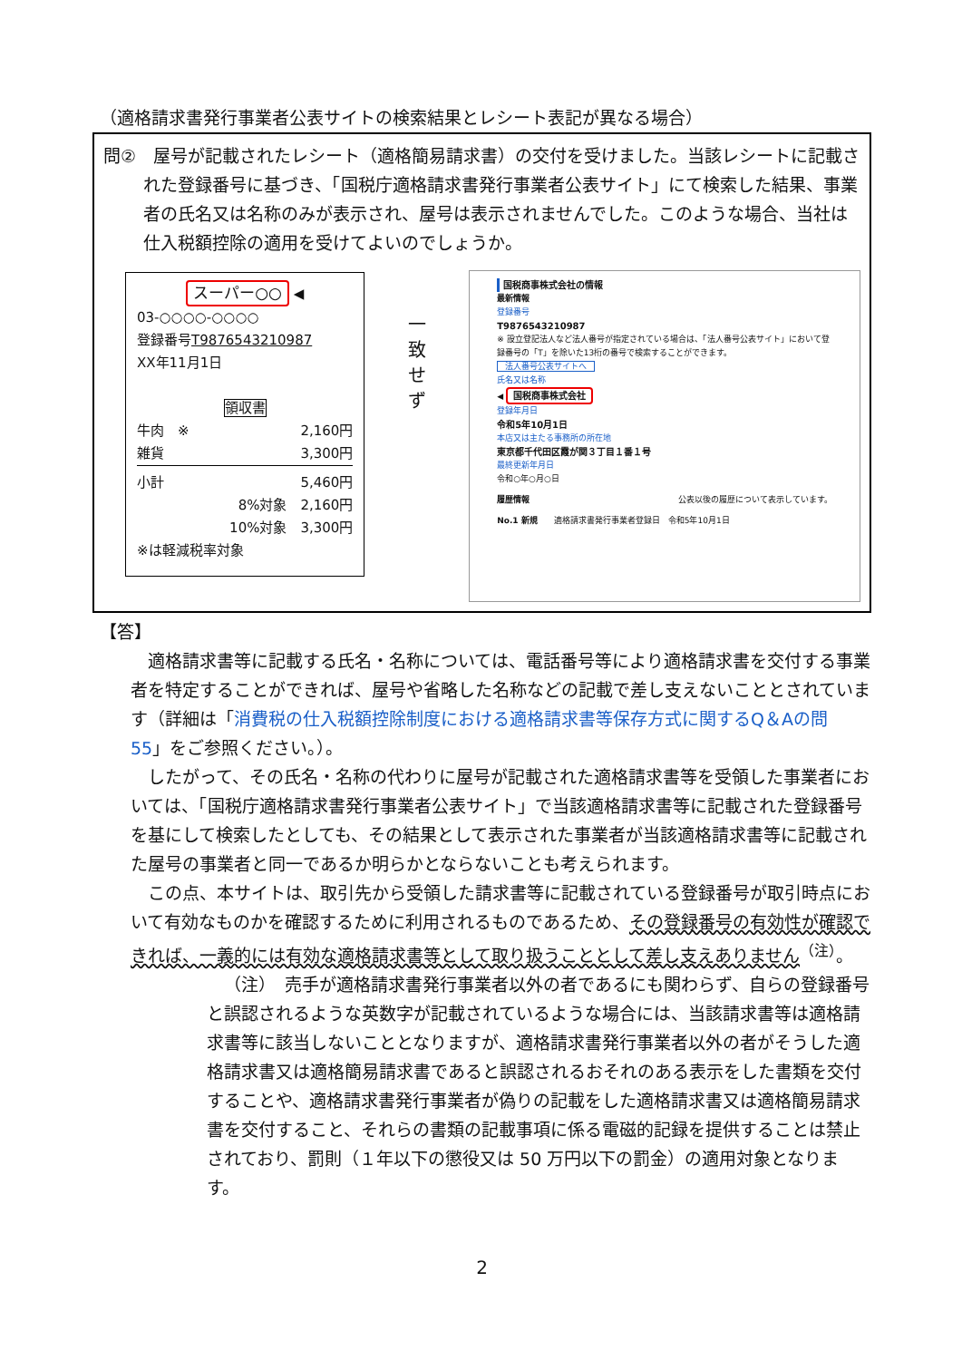（適格請求書発行事業者公表サイトの検索結果とレシート表記が異なる場合）
問②　屋号が記載されたレシート（適格簡易請求書）の交付を受けました。当該レシートに記載された登録番号に基づき、「国税庁適格請求書発行事業者公表サイト」にて検索した結果、事業者の氏名又は名称のみが表示され、屋号は表示されませんでした。このような場合、当社は仕入税額控除の適用を受けてよいのでしょうか。
スーパー○○ ◀
03-○○○○-○○○○
登録番号T9876543210987
XX年11月1日
領収書
牛肉　※ 2,160円
雑貨 3,300円
小計 5,460円
8%対象　2,160円
10%対象　3,300円
※は軽減税率対象
一
致
せ
ず
国税商事株式会社の情報
最新情報
登録番号
T9876543210987
※ 設立登記法人など法人番号が指定されている場合は、「法人番号公表サイト」において登録番号の「T」を除いた13桁の番号で検索することができます。
法人番号公表サイトへ
氏名又は名称
◀ 国税商事株式会社
登録年月日
令和5年10月1日
本店又は主たる事務所の所在地
東京都千代田区霞が関３丁目１番１号
最終更新年月日
令和○年○月○日
履歴情報 公表以後の履歴について表示しています。
No.1 新規　　適格請求書発行事業者登録日　令和5年10月1日
【答】
適格請求書等に記載する氏名・名称については、電話番号等により適格請求書を交付する事業者を特定することができれば、屋号や省略した名称などの記載で差し支えないこととされています（詳細は「消費税の仕入税額控除制度における適格請求書等保存方式に関するQ＆Aの問 55」をご参照ください。）。
したがって、その氏名・名称の代わりに屋号が記載された適格請求書等を受領した事業者においては、「国税庁適格請求書発行事業者公表サイト」で当該適格請求書等に記載された登録番号を基にして検索したとしても、その結果として表示された事業者が当該適格請求書等に記載された屋号の事業者と同一であるか明らかとならないことも考えられます。
この点、本サイトは、取引先から受領した請求書等に記載されている登録番号が取引時点において有効なものかを確認するために利用されるものであるため、その登録番号の有効性が確認できれば、一義的には有効な適格請求書等として取り扱うこととして差し支えありません<sup>（注）</sup>。
（注）　売手が適格請求書発行事業者以外の者であるにも関わらず、自らの登録番号と誤認されるような英数字が記載されているような場合には、当該請求書等は適格請求書等に該当しないこととなりますが、適格請求書発行事業者以外の者がそうした適格請求書又は適格簡易請求書であると誤認されるおそれのある表示をした書類を交付することや、適格請求書発行事業者が偽りの記載をした適格請求書又は適格簡易請求書を交付すること、それらの書類の記載事項に係る電磁的記録を提供することは禁止されており、罰則（１年以下の懲役又は 50 万円以下の罰金）の適用対象となります。
2